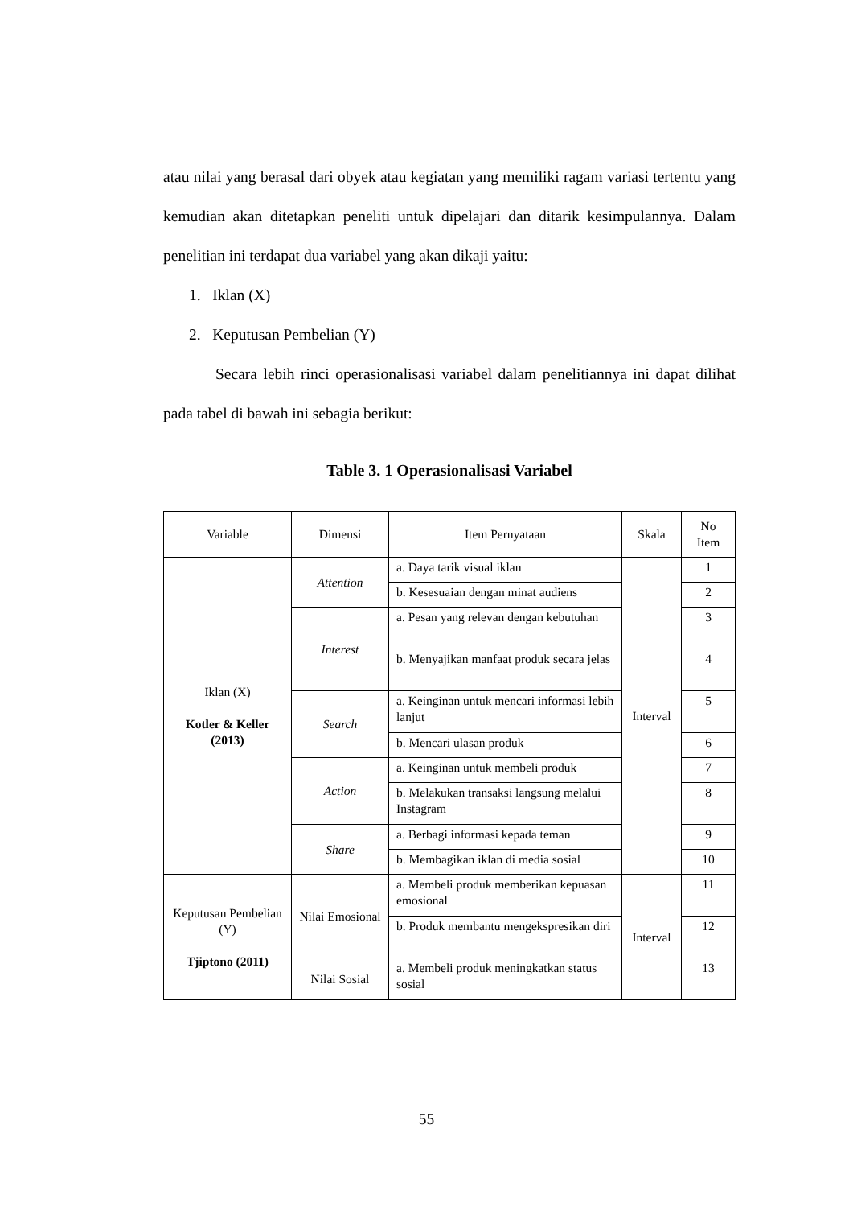atau nilai yang berasal dari obyek atau kegiatan yang memiliki ragam variasi tertentu yang kemudian akan ditetapkan peneliti untuk dipelajari dan ditarik kesimpulannya. Dalam penelitian ini terdapat dua variabel yang akan dikaji yaitu:
1. Iklan (X)
2. Keputusan Pembelian (Y)
Secara lebih rinci operasionalisasi variabel dalam penelitiannya ini dapat dilihat pada tabel di bawah ini sebagia berikut:
Table 3. 1 Operasionalisasi Variabel
| Variable | Dimensi | Item Pernyataan | Skala | No Item |
| --- | --- | --- | --- | --- |
| Iklan (X) Kotler & Keller (2013) | Attention | a. Daya tarik visual iklan | Interval | 1 |
| | | b. Kesesuaian dengan minat audiens | | 2 |
| | Interest | a. Pesan yang relevan dengan kebutuhan | | 3 |
| | | b. Menyajikan manfaat produk secara jelas | | 4 |
| | Search | a. Keinginan untuk mencari informasi lebih lanjut | | 5 |
| | | b. Mencari ulasan produk | | 6 |
| | Action | a. Keinginan untuk membeli produk | | 7 |
| | | b. Melakukan transaksi langsung melalui Instagram | | 8 |
| | Share | a. Berbagi informasi kepada teman | | 9 |
| | | b. Membagikan iklan di media sosial | | 10 |
| Keputusan Pembelian (Y) Tjiptono (2011) | Nilai Emosional | a. Membeli produk memberikan kepuasan emosional | Interval | 11 |
| | | b. Produk membantu mengekspresikan diri | | 12 |
| | Nilai Sosial | a. Membeli produk meningkatkan status sosial | | 13 |
55